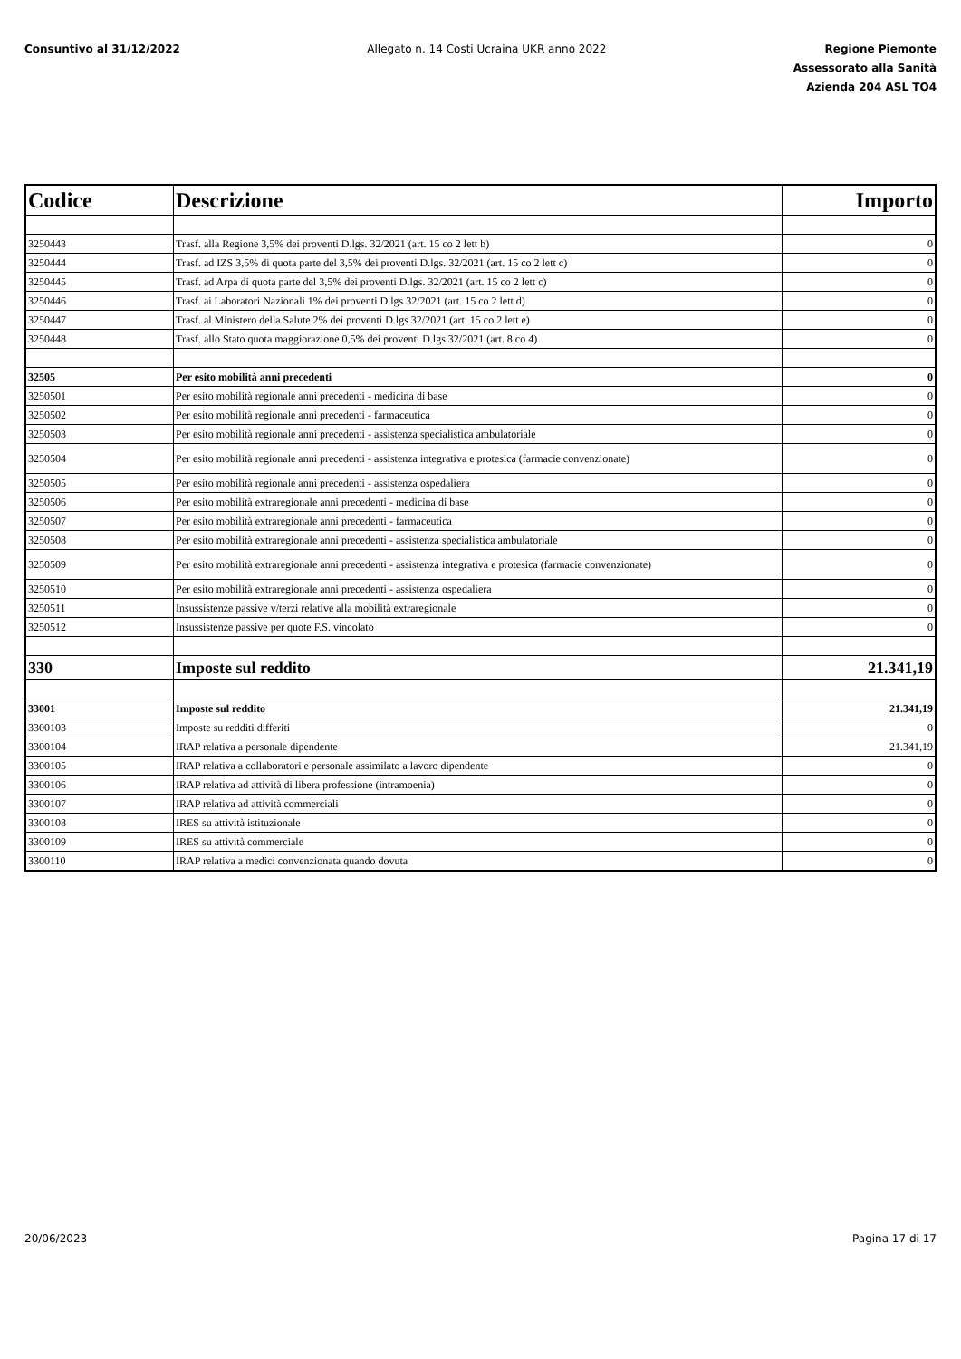Consuntivo al 31/12/2022 Allegato n. 14 Costi Ucraina UKR anno 2022
Regione Piemonte
Assessorato alla Sanità
Azienda 204 ASL TO4
| Codice | Descrizione | Importo |
| --- | --- | --- |
| 3250443 | Trasf. alla Regione 3,5% dei proventi D.lgs. 32/2021 (art. 15 co 2 lett b) | 0 |
| 3250444 | Trasf. ad IZS 3,5% di quota parte del 3,5% dei proventi D.lgs. 32/2021 (art. 15 co 2 lett c) | 0 |
| 3250445 | Trasf. ad Arpa di quota parte del 3,5% dei proventi D.lgs. 32/2021 (art. 15 co 2 lett c) | 0 |
| 3250446 | Trasf. ai Laboratori Nazionali 1% dei proventi D.lgs 32/2021 (art. 15 co 2 lett d) | 0 |
| 3250447 | Trasf. al Ministero della Salute 2% dei proventi D.lgs 32/2021 (art. 15 co 2 lett e) | 0 |
| 3250448 | Trasf. allo Stato quota maggiorazione 0,5% dei proventi D.lgs 32/2021 (art. 8 co 4) | 0 |
| 32505 | Per esito mobilità anni precedenti | 0 |
| 3250501 | Per esito mobilità regionale anni precedenti - medicina di base | 0 |
| 3250502 | Per esito mobilità regionale anni precedenti - farmaceutica | 0 |
| 3250503 | Per esito mobilità regionale anni precedenti - assistenza specialistica ambulatoriale | 0 |
| 3250504 | Per esito mobilità regionale anni precedenti - assistenza integrativa e protesica (farmacie convenzionate) | 0 |
| 3250505 | Per esito mobilità regionale anni precedenti - assistenza ospedaliera | 0 |
| 3250506 | Per esito mobilità extraregionale anni precedenti - medicina di base | 0 |
| 3250507 | Per esito mobilità extraregionale anni precedenti - farmaceutica | 0 |
| 3250508 | Per esito mobilità extraregionale anni precedenti - assistenza specialistica ambulatoriale | 0 |
| 3250509 | Per esito mobilità extraregionale anni precedenti - assistenza integrativa e protesica (farmacie convenzionate) | 0 |
| 3250510 | Per esito mobilità extraregionale anni precedenti - assistenza ospedaliera | 0 |
| 3250511 | Insussistenze passive v/terzi relative alla mobilità extraregionale | 0 |
| 3250512 | Insussistenze passive per quote F.S. vincolato | 0 |
| 330 | Imposte sul reddito | 21.341,19 |
| 33001 | Imposte sul reddito | 21.341,19 |
| 3300103 | Imposte su redditi differiti | 0 |
| 3300104 | IRAP relativa a personale dipendente | 21.341,19 |
| 3300105 | IRAP relativa a collaboratori e personale assimilato a lavoro dipendente | 0 |
| 3300106 | IRAP relativa ad attività di libera professione (intramoenia) | 0 |
| 3300107 | IRAP relativa ad attività commerciali | 0 |
| 3300108 | IRES su attività istituzionale | 0 |
| 3300109 | IRES su attività commerciale | 0 |
| 3300110 | IRAP relativa a medici convenzionata quando dovuta | 0 |
20/06/2023 Pagina 17 di 17